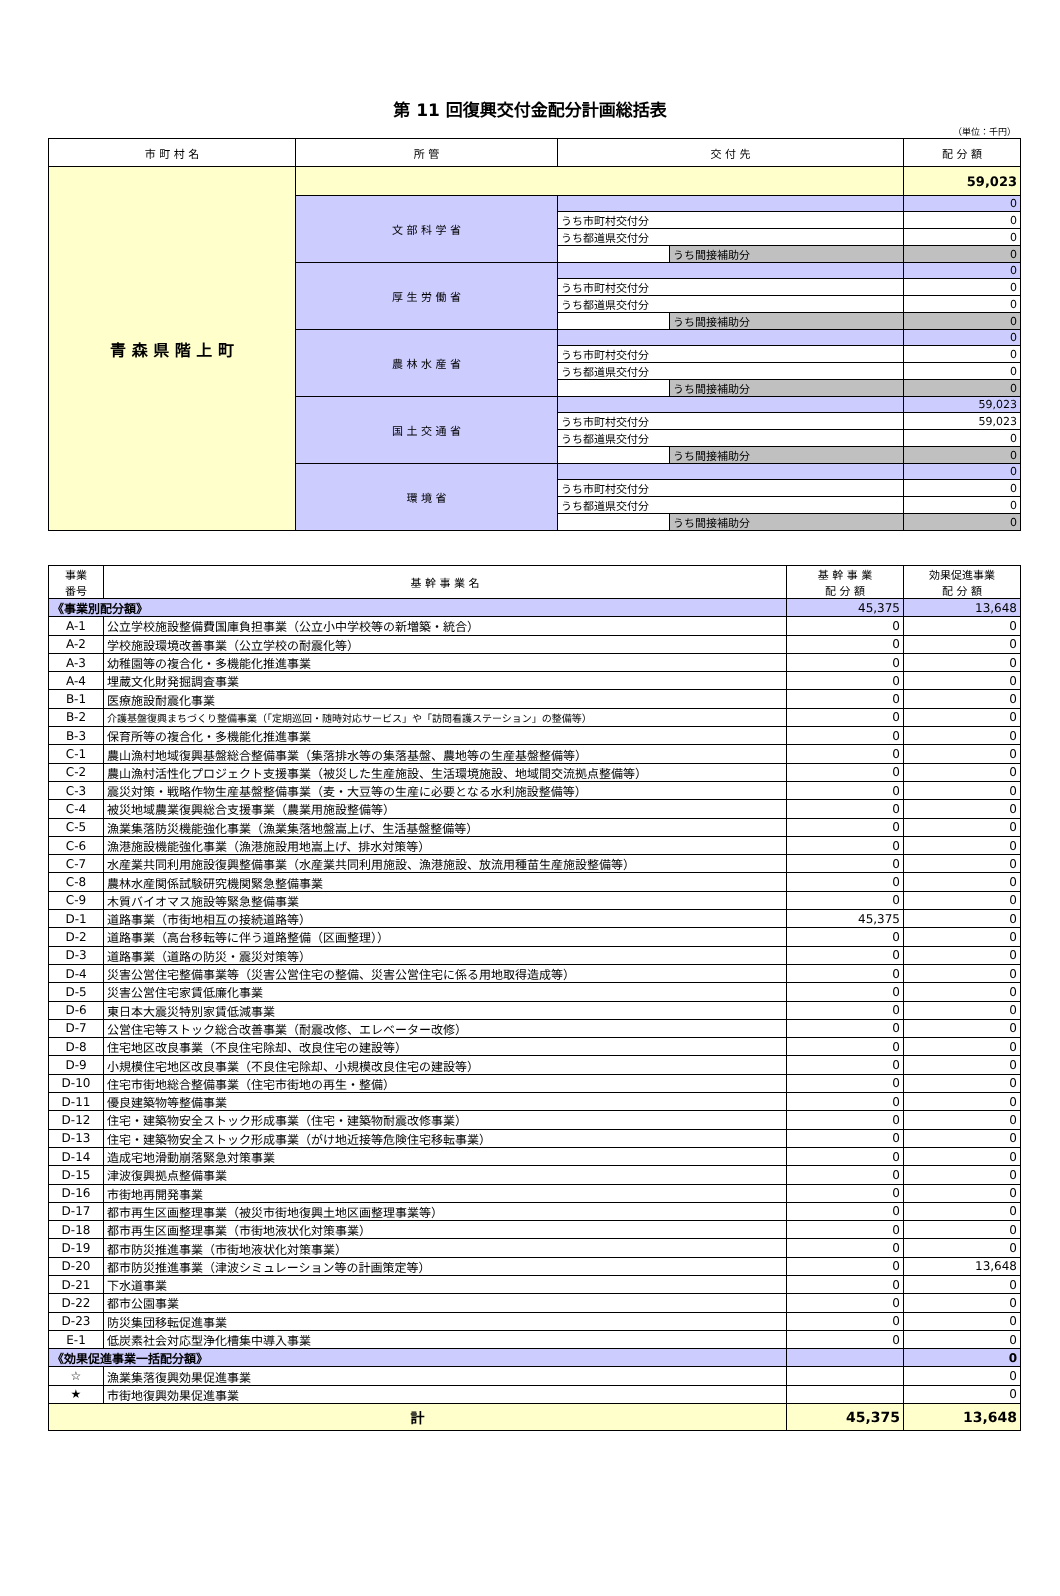第 11 回復興交付金配分計画総括表
（単位：千円）
| 市 町 村 名 | 所 管 | 交 付 先 | | 配 分 額 |
| --- | --- | --- | --- | --- |
| 青 森 県 階 上 町 | | | | 59,023 |
| | 文 部 科 学 省 | | | 0 |
| | | うち市町村交付分 | | 0 |
| | | うち都道県交付分 | | 0 |
| | | | うち間接補助分 | 0 |
| | 厚 生 労 働 省 | | | 0 |
| | | うち市町村交付分 | | 0 |
| | | うち都道県交付分 | | 0 |
| | | | うち間接補助分 | 0 |
| | 農 林 水 産 省 | | | 0 |
| | | うち市町村交付分 | | 0 |
| | | うち都道県交付分 | | 0 |
| | | | うち間接補助分 | 0 |
| | 国 土 交 通 省 | | | 59,023 |
| | | うち市町村交付分 | | 59,023 |
| | | うち都道県交付分 | | 0 |
| | | | うち間接補助分 | 0 |
| | 環 境 省 | | | 0 |
| | | うち市町村交付分 | | 0 |
| | | うち都道県交付分 | | 0 |
| | | | うち間接補助分 | 0 |
| 事業 番号 | 基 幹 事 業 名 | 基 幹 事 業 配 分 額 | 効果促進事業 配 分 額 |
| --- | --- | --- | --- |
| 《事業別配分額》 | | 45,375 | 13,648 |
| A-1 | 公立学校施設整備費国庫負担事業（公立小中学校等の新増築・統合） | 0 | 0 |
| A-2 | 学校施設環境改善事業（公立学校の耐震化等） | 0 | 0 |
| A-3 | 幼稚園等の複合化・多機能化推進事業 | 0 | 0 |
| A-4 | 埋蔵文化財発掘調査事業 | 0 | 0 |
| B-1 | 医療施設耐震化事業 | 0 | 0 |
| B-2 | 介護基盤復興まちづくり整備事業（「定期巡回・随時対応サービス」や「訪問看護ステーション」の整備等） | 0 | 0 |
| B-3 | 保育所等の複合化・多機能化推進事業 | 0 | 0 |
| C-1 | 農山漁村地域復興基盤総合整備事業（集落排水等の集落基盤、農地等の生産基盤整備等） | 0 | 0 |
| C-2 | 農山漁村活性化プロジェクト支援事業（被災した生産施設、生活環境施設、地域間交流拠点整備等） | 0 | 0 |
| C-3 | 震災対策・戦略作物生産基盤整備事業（麦・大豆等の生産に必要となる水利施設整備等） | 0 | 0 |
| C-4 | 被災地域農業復興総合支援事業（農業用施設整備等） | 0 | 0 |
| C-5 | 漁業集落防災機能強化事業（漁業集落地盤嵩上げ、生活基盤整備等） | 0 | 0 |
| C-6 | 漁港施設機能強化事業（漁港施設用地嵩上げ、排水対策等） | 0 | 0 |
| C-7 | 水産業共同利用施設復興整備事業（水産業共同利用施設、漁港施設、放流用種苗生産施設整備等） | 0 | 0 |
| C-8 | 農林水産関係試験研究機関緊急整備事業 | 0 | 0 |
| C-9 | 木質バイオマス施設等緊急整備事業 | 0 | 0 |
| D-1 | 道路事業（市街地相互の接続道路等） | 45,375 | 0 |
| D-2 | 道路事業（高台移転等に伴う道路整備（区画整理）） | 0 | 0 |
| D-3 | 道路事業（道路の防災・震災対策等） | 0 | 0 |
| D-4 | 災害公営住宅整備事業等（災害公営住宅の整備、災害公営住宅に係る用地取得造成等） | 0 | 0 |
| D-5 | 災害公営住宅家賃低廉化事業 | 0 | 0 |
| D-6 | 東日本大震災特別家賃低減事業 | 0 | 0 |
| D-7 | 公営住宅等ストック総合改善事業（耐震改修、エレベーター改修） | 0 | 0 |
| D-8 | 住宅地区改良事業（不良住宅除却、改良住宅の建設等） | 0 | 0 |
| D-9 | 小規模住宅地区改良事業（不良住宅除却、小規模改良住宅の建設等） | 0 | 0 |
| D-10 | 住宅市街地総合整備事業（住宅市街地の再生・整備） | 0 | 0 |
| D-11 | 優良建築物等整備事業 | 0 | 0 |
| D-12 | 住宅・建築物安全ストック形成事業（住宅・建築物耐震改修事業） | 0 | 0 |
| D-13 | 住宅・建築物安全ストック形成事業（がけ地近接等危険住宅移転事業） | 0 | 0 |
| D-14 | 造成宅地滑動崩落緊急対策事業 | 0 | 0 |
| D-15 | 津波復興拠点整備事業 | 0 | 0 |
| D-16 | 市街地再開発事業 | 0 | 0 |
| D-17 | 都市再生区画整理事業（被災市街地復興土地区画整理事業等） | 0 | 0 |
| D-18 | 都市再生区画整理事業（市街地液状化対策事業） | 0 | 0 |
| D-19 | 都市防災推進事業（市街地液状化対策事業） | 0 | 0 |
| D-20 | 都市防災推進事業（津波シミュレーション等の計画策定等） | 0 | 13,648 |
| D-21 | 下水道事業 | 0 | 0 |
| D-22 | 都市公園事業 | 0 | 0 |
| D-23 | 防災集団移転促進事業 | 0 | 0 |
| E-1 | 低炭素社会対応型浄化槽集中導入事業 | 0 | 0 |
| 《効果促進事業一括配分額》 | | | 0 |
| ☆ | 漁業集落復興効果促進事業 | | 0 |
| ★ | 市街地復興効果促進事業 | | 0 |
| 計 | | 45,375 | 13,648 |